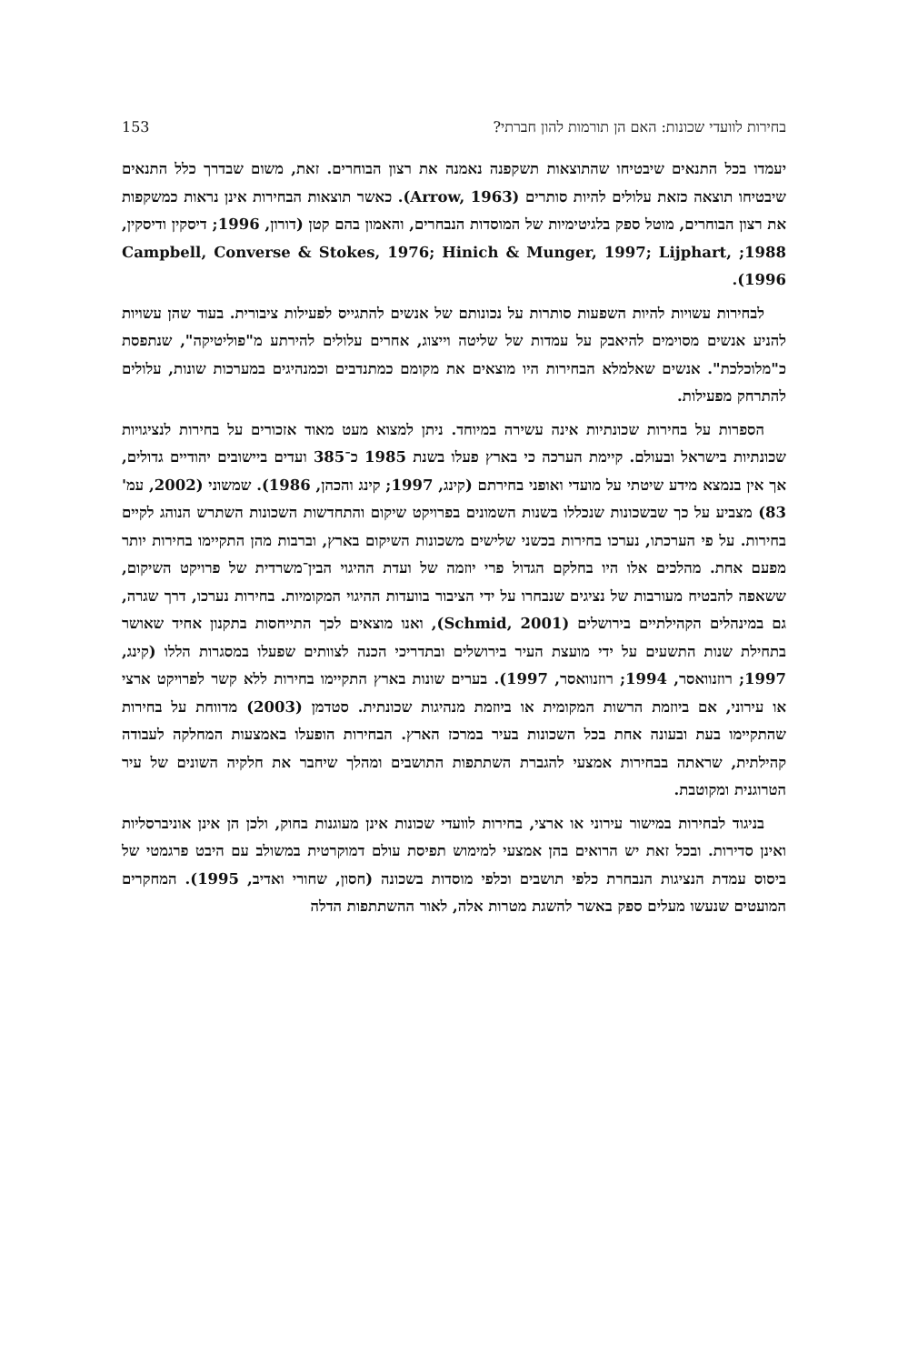153 בחירות לוועדי שכונות: האם הן תורמות להון חברתי?
יעמדו בכל התנאים שיבטיחו שהתוצאות תשקפנה נאמנה את רצון הבוחרים. זאת, משום שבדרך כלל התנאים שיבטיחו תוצאה כזאת עלולים להיות סותרים (Arrow, 1963). כאשר תוצאות הבחירות אינן נראות כמשקפות את רצון הבוחרים, מוטל ספק בלגיטימיות של המוסדות הנבחרים, והאמון בהם קטן (דורון, 1996; דיסקין ודיסקין, 1988; Campbell, Converse & Stokes, 1976; Hinich & Munger, 1997; Lijphart, 1996).
לבחירות עשויות להיות השפעות סותרות על נכונותם של אנשים להתגייס לפעילות ציבורית. בעוד שהן עשויות להניע אנשים מסוימים להיאבק על עמדות של שליטה וייצוג, אחרים עלולים להירתע מ"פוליטיקה", שנתפסת כ"מלוכלכת". אנשים שאלמלא הבחירות היו מוצאים את מקומם כמתנדבים וכמנהיגים במערכות שונות, עלולים להתרחק מפעילות.
הספרות על בחירות שכונתיות אינה עשירה במיוחד. ניתן למצוא מעט מאוד אזכורים על בחירות לנציגויות שכונתיות בישראל ובעולם. קיימת הערכה כי בארץ פעלו בשנת 1985 כ־385 ועדים ביישובים יהודיים גדולים, אך אין בנמצא מידע שיטתי על מועדי ואופני בחירתם (קינג, 1997; קינג והכהן, 1986). שמשוני (2002, עמ' 83) מצביע על כך שבשכונות שנכללו בשנות השמונים בפרויקט שיקום והתחדשות השכונות השתרש הנוהג לקיים בחירות. על פי הערכתו, נערכו בחירות בכשני שלישים משכונות השיקום בארץ, וברבות מהן התקיימו בחירות יותר מפעם אחת. מהלכים אלו היו בחלקם הגדול פרי יוזמה של ועדת ההיגוי הבין־משרדית של פרויקט השיקום, ששאפה להבטיח מעורבות של נציגים שנבחרו על ידי הציבור בוועדות ההיגוי המקומיות. בחירות נערכו, דרך שגרה, גם במינהלים הקהילתיים בירושלים (Schmid, 2001), ואנו מוצאים לכך התייחסות בתקנון אחיד שאושר בתחילת שנות התשעים על ידי מועצת העיר בירושלים ובתדריכי הכנה לצוותים שפעלו במסגרות הללו (קינג, 1997; רוזנוואסר, 1994; רוזנוואסר, 1997). בערים שונות בארץ התקיימו בחירות ללא קשר לפרויקט ארצי או עירוני, אם ביוזמת הרשות המקומית או ביוזמת מנהיגות שכונתית. סטדמן (2003) מדווחת על בחירות שהתקיימו בעת ובעונה אחת בכל השכונות בעיר במרכז הארץ. הבחירות הופעלו באמצעות המחלקה לעבודה קהילתית, שראתה בבחירות אמצעי להגברת השתתפות התושבים ומהלך שיחבר את חלקיה השונים של עיר הטרוגנית ומקוטבת.
בניגוד לבחירות במישור עירוני או ארצי, בחירות לוועדי שכונות אינן מעוגנות בחוק, ולכן הן אינן אוניברסליות ואינן סדירות. ובכל זאת יש הרואים בהן אמצעי למימוש תפיסת עולם דמוקרטית במשולב עם היבט פרגמטי של ביסוס עמדת הנציגות הנבחרת כלפי תושבים וכלפי מוסדות בשכונה (חסון, שחורי ואדיב, 1995). המחקרים המועטים שנעשו מעלים ספק באשר להשגת מטרות אלה, לאור ההשתתפות הדלה